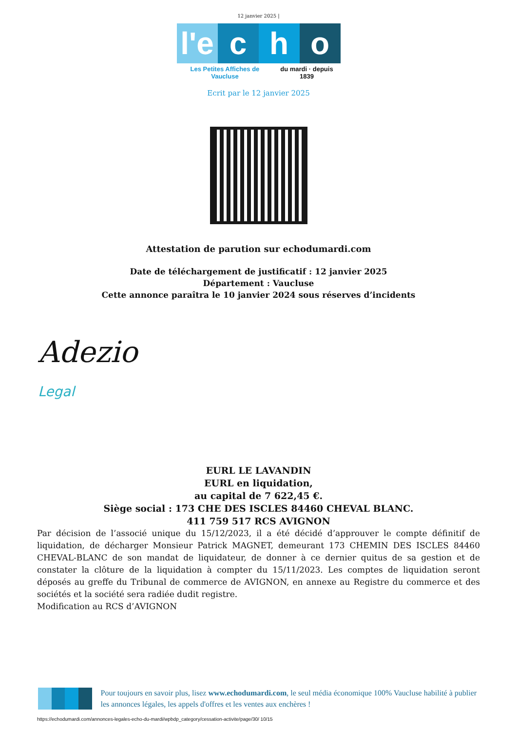12 janvier 2025 |
l'e c h o
Les Petites Affiches de Vaucluse du mardi · depuis 1839
Ecrit par le 12 janvier 2025
Attestation de parution sur echodumardi.com
Date de téléchargement de justificatif : 12 janvier 2025
Département : Vaucluse
Cette annonce paraîtra le 10 janvier 2024 sous réserves d’incidents
Adezio
Legal
EURL LE LAVANDIN
EURL en liquidation,
au capital de 7 622,45 €.
Siège social : 173 CHE DES ISCLES 84460 CHEVAL BLANC.
411 759 517 RCS AVIGNON
Par décision de l’associé unique du 15/12/2023, il a été décidé d’approuver le compte définitif de liquidation, de décharger Monsieur Patrick MAGNET, demeurant 173 CHEMIN DES ISCLES 84460 CHEVAL-BLANC de son mandat de liquidateur, de donner à ce dernier quitus de sa gestion et de constater la clôture de la liquidation à compter du 15/11/2023. Les comptes de liquidation seront déposés au greffe du Tribunal de commerce de AVIGNON, en annexe au Registre du commerce et des sociétés et la société sera radiée dudit registre.
Modification au RCS d’AVIGNON
Pour toujours en savoir plus, lisez www.echodumardi.com, le seul média économique 100% Vaucluse habilité à publier les annonces légales, les appels d'offres et les ventes aux enchères !
https://echodumardi.com/annonces-legales-echo-du-mardi/wpbdp_category/cessation-activite/page/30/ 10/15